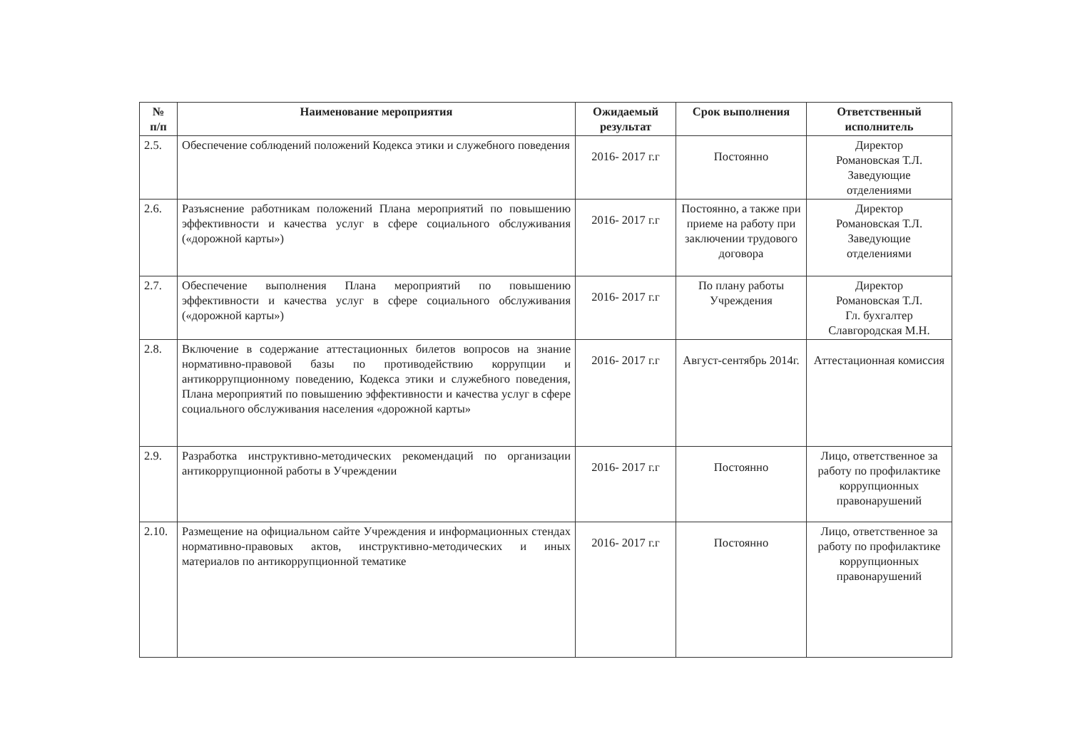| № п/п | Наименование мероприятия | Ожидаемый результат | Срок выполнения | Ответственный исполнитель |
| --- | --- | --- | --- | --- |
| 2.5. | Обеспечение соблюдений положений Кодекса этики и служебного поведения | 2016- 2017 г.г | Постоянно | Директор Романовская Т.Л. Заведующие отделениями |
| 2.6. | Разъяснение работникам положений Плана мероприятий по повышению эффективности и качества услуг в сфере социального обслуживания («дорожной карты») | 2016- 2017 г.г | Постоянно, а также при приеме на работу при заключении трудового договора | Директор Романовская Т.Л. Заведующие отделениями |
| 2.7. | Обеспечение выполнения Плана мероприятий по повышению эффективности и качества услуг в сфере социального обслуживания («дорожной карты») | 2016- 2017 г.г | По плану работы Учреждения | Директор Романовская Т.Л. Гл. бухгалтер Славгородская М.Н. |
| 2.8. | Включение в содержание аттестационных билетов вопросов на знание нормативно-правовой базы по противодействию коррупции и антикоррупционному поведению, Кодекса этики и служебного поведения, Плана мероприятий по повышению эффективности и качества услуг в сфере социального обслуживания населения «дорожной карты» | 2016- 2017 г.г | Август-сентябрь 2014г. | Аттестационная комиссия |
| 2.9. | Разработка инструктивно-методических рекомендаций по организации антикоррупционной работы в Учреждении | 2016- 2017 г.г | Постоянно | Лицо, ответственное за работу по профилактике коррупционных правонарушений |
| 2.10. | Размещение на официальном сайте Учреждения и информационных стендах нормативно-правовых актов, инструктивно-методических и иных материалов по антикоррупционной тематике | 2016- 2017 г.г | Постоянно | Лицо, ответственное за работу по профилактике коррупционных правонарушений |